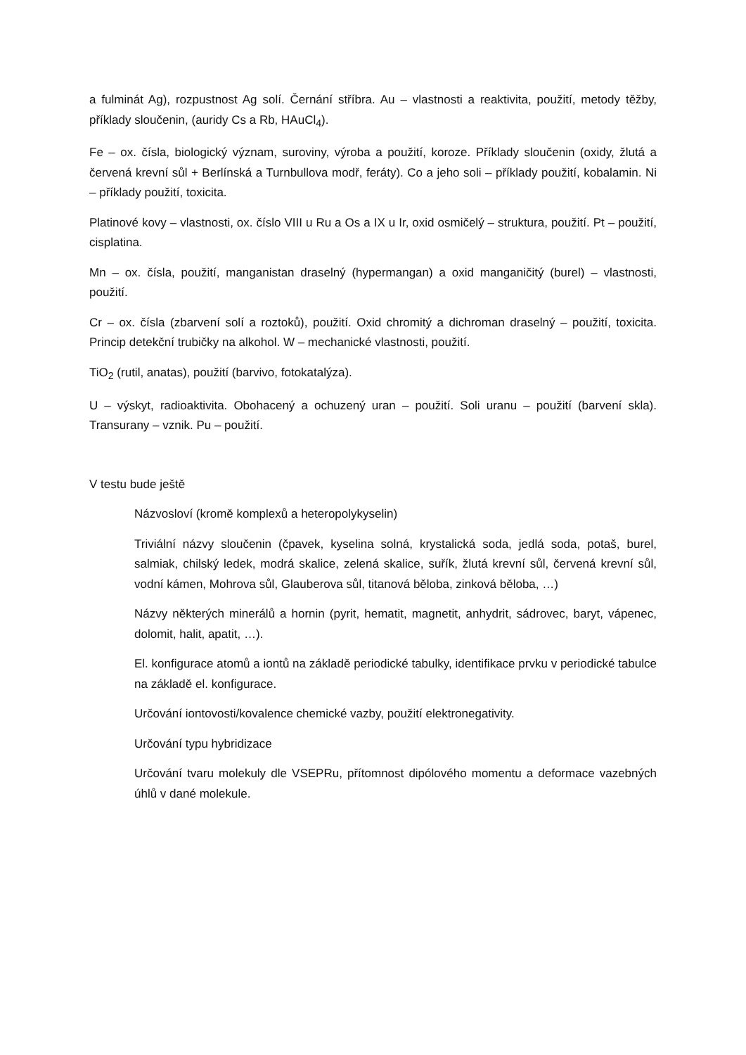a fulminát Ag), rozpustnost Ag solí. Černání stříbra. Au – vlastnosti a reaktivita, použití, metody těžby, příklady sloučenin, (auridy Cs a Rb, HAuCl<sub>4</sub>).
Fe – ox. čísla, biologický význam, suroviny, výroba a použití, koroze. Příklady sloučenin (oxidy, žlutá a červená krevní sůl + Berlínská a Turnbullova modř, feráty). Co a jeho soli – příklady použití, kobalamin. Ni – příklady použití, toxicita.
Platinové kovy – vlastnosti, ox. číslo VIII u Ru a Os a IX u Ir, oxid osmičelý – struktura, použití. Pt – použití, cisplatina.
Mn – ox. čísla, použití, manganistan draselný (hypermangan) a oxid manganičitý (burel) – vlastnosti, použití.
Cr – ox. čísla (zbarvení solí a roztoků), použití. Oxid chromitý a dichroman draselný – použití, toxicita. Princip detekční trubičky na alkohol. W – mechanické vlastnosti, použití.
TiO<sub>2</sub> (rutil, anatas), použití (barvivo, fotokatalýza).
U – výskyt, radioaktivita. Obohacený a ochuzený uran – použití. Soli uranu – použití (barvení skla). Transurany – vznik. Pu – použití.
V testu bude ještě
Názvosloví (kromě komplexů a heteropolykyselin)
Triviální názvy sloučenin (čpavek, kyselina solná, krystalická soda, jedlá soda, potaš, burel, salmiak, chilský ledek, modrá skalice, zelená skalice, suřík, žlutá krevní sůl, červená krevní sůl, vodní kámen, Mohrova sůl, Glauberova sůl, titanová běloba, zinková běloba, …)
Názvy některých minerálů a hornin (pyrit, hematit, magnetit, anhydrit, sádrovec, baryt, vápenec, dolomit, halit, apatit, …).
El. konfigurace atomů a iontů na základě periodické tabulky, identifikace prvku v periodické tabulce na základě el. konfigurace.
Určování iontovosti/kovalence chemické vazby, použití elektronegativity.
Určování typu hybridizace
Určování tvaru molekuly dle VSEPRu, přítomnost dipólového momentu a deformace vazebných úhlů v dané molekule.